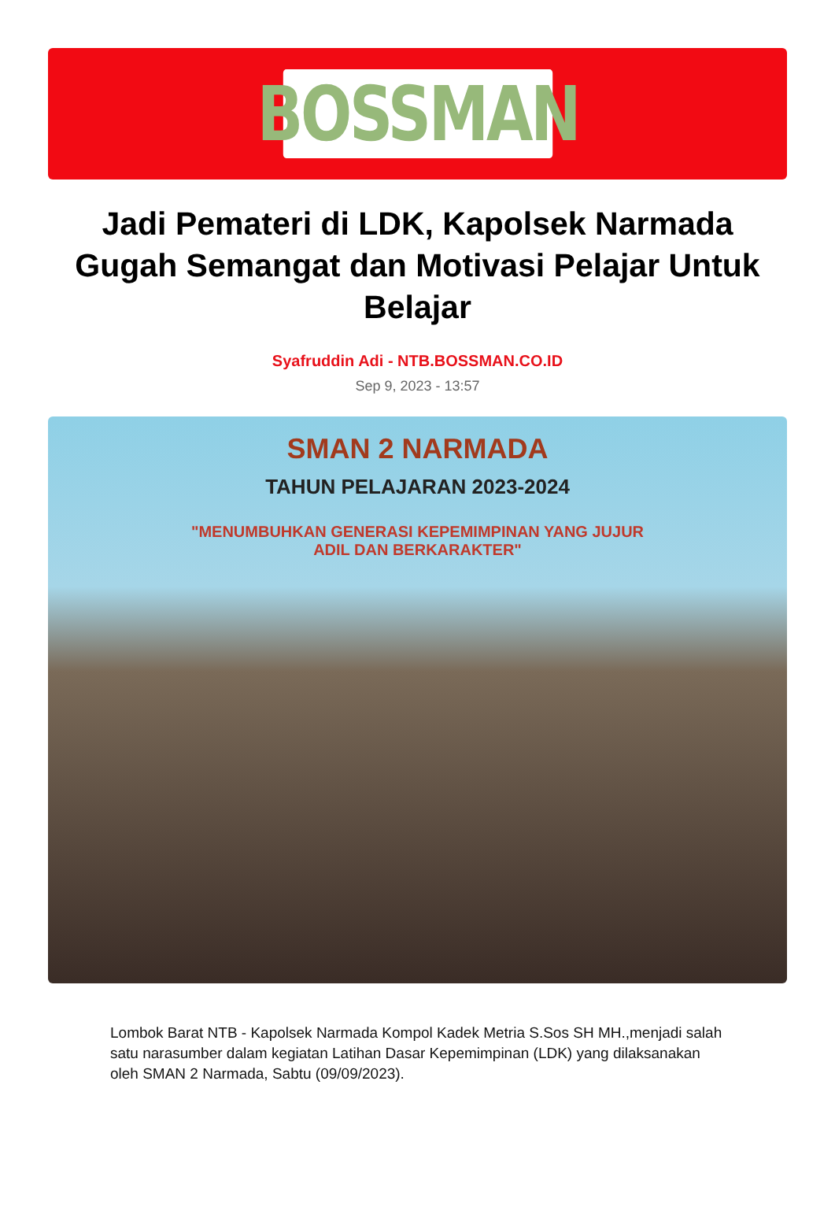BOSSMAN
Jadi Pemateri di LDK, Kapolsek Narmada Gugah Semangat dan Motivasi Pelajar Untuk Belajar
Syafruddin Adi - NTB.BOSSMAN.CO.ID
Sep 9, 2023 - 13:57
SMAN 2 NARMADA
TAHUN PELAJARAN 2023-2024
"MENUMBUHKAN GENERASI KEPEMIMPINAN YANG JUJUR
ADIL DAN BERKARAKTER"
Lombok Barat NTB - Kapolsek Narmada Kompol Kadek Metria S.Sos SH MH.,menjadi salah satu narasumber dalam kegiatan Latihan Dasar Kepemimpinan (LDK) yang dilaksanakan oleh SMAN 2 Narmada, Sabtu (09/09/2023).